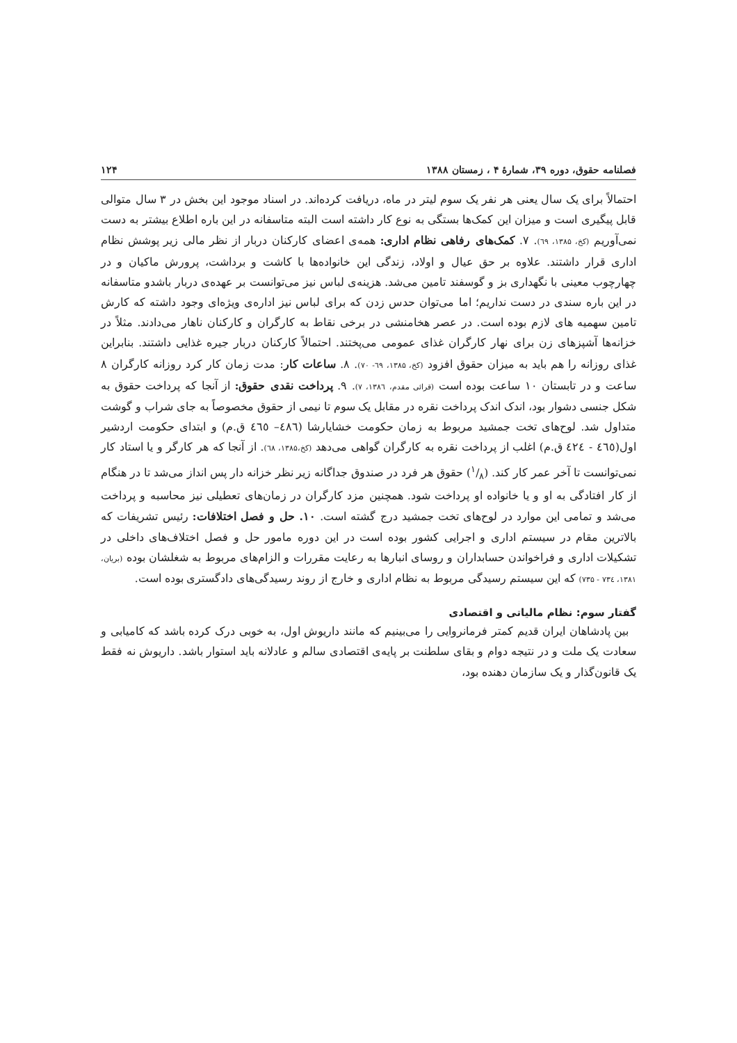فصلنامه حقوق، دوره ۳۹، شمارهٔ ۴ ، زمستان ۱۳۸۸ ۱۲۴
احتمالاً برای یک سال یعنی هر نفر یک سوم لیتر در ماه، دریافت کرده‌اند. در اسناد موجود این بخش در ۳ سال متوالی قابل پیگیری است و میزان این کمک‌ها بستگی به نوع کار داشته است البته متاسفانه در این باره اطلاع بیشتر به دست نمی‌آوریم (کخ، ۱۳۸۵، ٦۹). ۷. کمک‌های رفاهی نظام اداری: همه‌ی اعضای کارکنان دربار از نظر مالی زیر پوشش نظام اداری قرار داشتند. علاوه بر حق عیال و اولاد، زندگی این خانواده‌ها با کاشت و برداشت، پرورش ماکیان و در چهارچوب معینی با نگهداری بز و گوسفند تامین می‌شد. هزینه‌ی لباس نیز می‌توانست بر عهده‌ی دربار باشدو متاسفانه در این باره سندی در دست نداریم؛ اما می‌توان حدس زدن که برای لباس نیز اداره‌ی ویژه‌ای وجود داشته که کارش تامین سهمیه های لازم بوده است. در عصر هخامنشی در برخی نقاط به کارگران و کارکنان ناهار می‌دادند. مثلاً در خزانه‌ها آشپزهای زن برای نهار کارگران غذای عمومی می‌پختند. احتمالاً کارکنان دربار جیره غذایی داشتند. بنابراین غذای روزانه را هم باید به میزان حقوق افزود (کخ، ۱۳۸۵، ٦۹- ۷۰). ۸. ساعات کار: مدت زمان کار کرد روزانه کارگران ۸ ساعت و در تابستان ۱۰ ساعت بوده است (قرائی مقدم، ۱۳۸٦، ۷). ۹. پرداخت نقدی حقوق: از آنجا که پرداخت حقوق به شکل جنسی دشوار بود، اندک اندک پرداخت نقره در مقابل یک سوم تا نیمی از حقوق مخصوصاً به جای شراب و گوشت متداول شد. لوح‌های تخت جمشید مربوط به زمان حکومت خشایارشا (٤٨٦– ٤٦٥ ق.م) و ابتدای حکومت اردشیر اول(٤٦٥ - ٤٢٤ ق.م) اغلب از پرداخت نقره به کارگران گواهی می‌دهد (کخ،۱۳۸۵، ٦۸). از آنجا که هر کارگر و یا استاد کار نمی‌توانست تا آخر عمر کار کند. (۱/۸) حقوق هر فرد در صندوق جداگانه زیر نظر خزانه دار پس انداز می‌شد تا در هنگام از کار افتادگی به او و یا خانواده او پرداخت شود. همچنین مزد کارگران در زمان‌های تعطیلی نیز محاسبه و پرداخت می‌شد و تمامی این موارد در لوح‌های تخت جمشید درج گشته است. ۱۰. حل و فصل اختلافات: رئیس تشریفات که بالاترین مقام در سیستم اداری و اجرایی کشور بوده است در این دوره مامور حل و فصل اختلاف‌های داخلی در تشکیلات اداری و فراخواندن حسابداران و روسای انبارها به رعایت مقررات و الزام‌های مربوط به شغلشان بوده (بریان، ۱۳۸۱، ۷۳٤ - ۷۳۵) که این سیستم رسیدگی مربوط به نظام اداری و خارج از روند رسیدگی‌های دادگستری بوده است.
گفتار سوم: نظام مالیاتی و اقتصادی
بین پادشاهان ایران قدیم کمتر فرمانروایی را می‌بینیم که مانند داریوش اول، به خوبی درک کرده باشد که کامیابی و سعادت یک ملت و در نتیجه دوام و بقای سلطنت بر پایه‌ی اقتصادی سالم و عادلانه باید استوار باشد. داریوش نه فقط یک قانون‌گذار و یک سازمان دهنده بود،